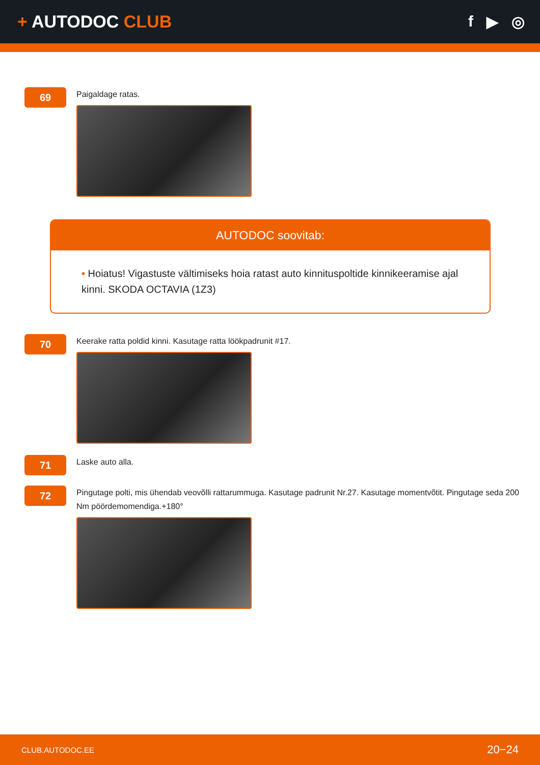+ AUTODOC CLUB f ▶ ◎
69
Paigaldage ratas.
AUTODOC soovitab:
• Hoiatus! Vigastuste vältimiseks hoia ratast auto kinnituspoltide kinnikeeramise ajal kinni. SKODA OCTAVIA (1Z3)
70
Keerake ratta poldid kinni. Kasutage ratta löökpadrunit #17.
71
Laske auto alla.
72
Pingutage polti, mis ühendab veovõlli rattarummuga. Kasutage padrunit Nr.27. Kasutage momentvõtit. Pingutage seda 200 Nm pöördemomendiga.+180°
CLUB.AUTODOC.EE 20−24